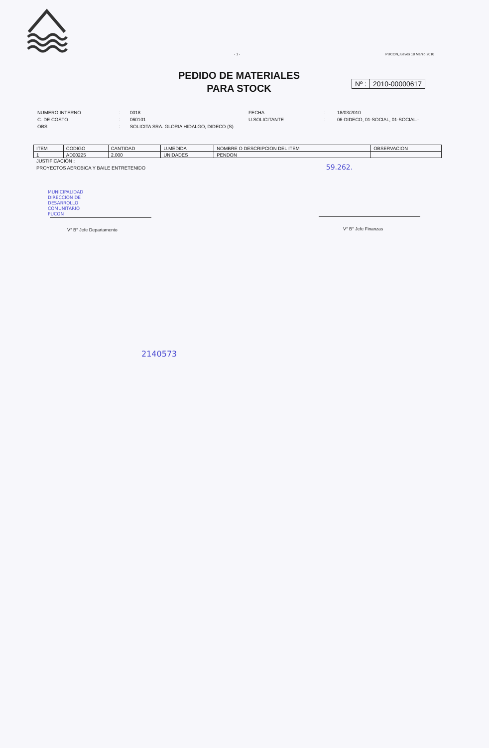- 1 - PUCON,Jueves 18 Marzo 2010
PEDIDO DE MATERIALES
PARA STOCK
Nº : 2010-00000617
| NUMERO INTERNO | : | 0018 | FECHA | : | 18/03/2010 |
| C. DE COSTO | : | 060101 | U.SOLICITANTE | : | 06-DIDECO, 01-SOCIAL, 01-SOCIAL.- |
| OBS | : | SOLICITA SRA. GLORIA HIDALGO, DIDECO (S) | | | |
| ITEM | CODIGO | CANTIDAD | U.MEDIDA | NOMBRE O DESCRIPCION DEL ITEM | OBSERVACION |
| --- | --- | --- | --- | --- | --- |
| 1 | AD00225 | 2.000 | UNIDADES | PENDON | |
JUSTIFICACIÓN :
PROYECTOS AEROBICA Y BAILE ENTRETENIDO 59.262.
V° B° Jefe Departamento V° B° Jefe Finanzas
MUNICIPALIDAD
DIRECCION DE
DESARROLLO
COMUNITARIO
PUCON
2140573